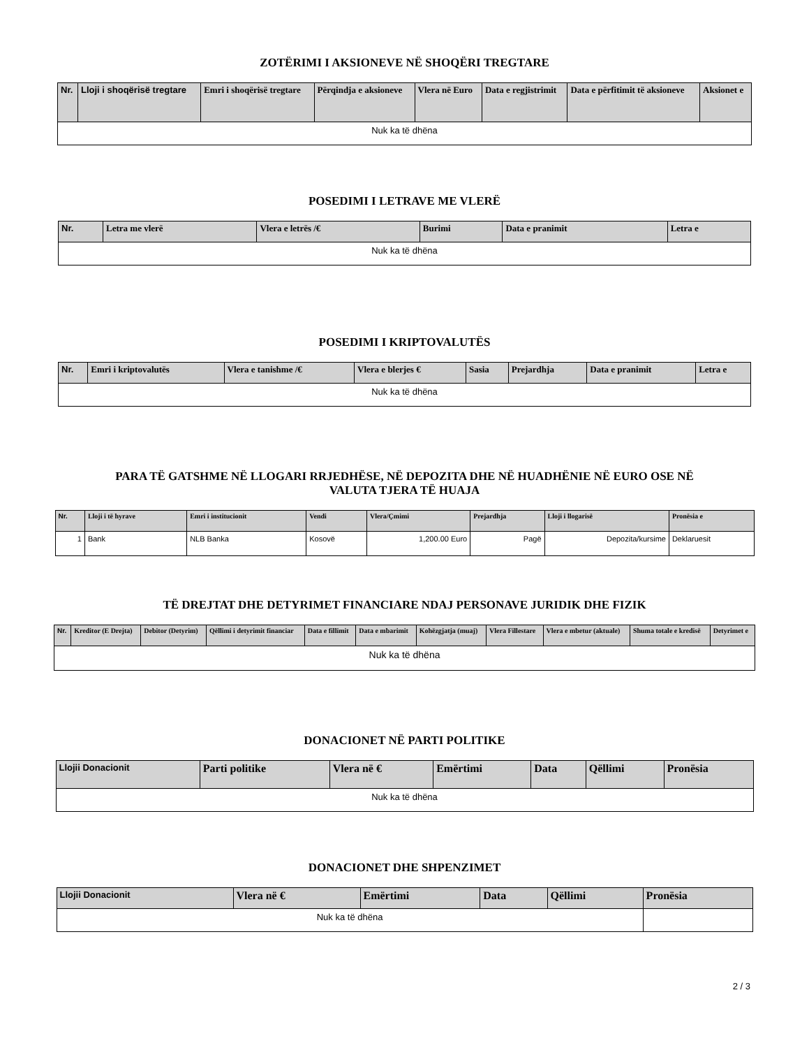ZOTËRIMI I AKSIONEVE NË SHOQËRI TREGTARE
| Nr. | Lloji i shoqërisë tregtare | Emri i shoqërisë tregtare | Përqindja e aksioneve | Vlera në Euro | Data e regjistrimit | Data e përfitimit të aksioneve | Aksionet e |
| --- | --- | --- | --- | --- | --- | --- | --- |
| Nuk ka të dhëna | | | | | | | |
POSEDIMI I LETRAVE ME VLERË
| Nr. | Letra me vlerë | Vlera e letrës /€ | Burimi | Data e pranimit | Letra e |
| --- | --- | --- | --- | --- | --- |
| Nuk ka të dhëna | | | | | |
POSEDIMI I KRIPTOVALUTËS
| Nr. | Emri i kriptovalutës | Vlera e tanishme /€ | Vlera e blerjes € | Sasia | Prejardhja | Data e pranimit | Letra e |
| --- | --- | --- | --- | --- | --- | --- | --- |
| Nuk ka të dhëna | | | | | | | |
PARA TË GATSHME NË LLOGARI RRJEDHËSE, NË DEPOZITA DHE NË HUADHËNIE NË EURO OSE NË
VALUTA TJERA TË HUAJA
| Nr. | Lloji i të hyrave | Emri i institucionit | Vendi | Vlera/Çmimi | Prejardhja | Lloji i llogarisë | Pronësia e |
| --- | --- | --- | --- | --- | --- | --- | --- |
| 1 | Bank | NLB Banka | Kosovë | 1,200.00 Euro | Pagë | Depozita/kursime | Deklaruesit |
TË DREJTAT DHE DETYRIMET FINANCIARE NDAJ PERSONAVE JURIDIK DHE FIZIK
| Nr. | Kreditor (E Drejta) | Debitor (Detyrim) | Qëllimi i detyrimit financiar | Data e fillimit | Data e mbarimit | Kohëzgjatja (muaj) | Vlera Fillestare | Vlera e mbetur (aktuale) | Shuma totale e kredisë | Detyrimet e |
| --- | --- | --- | --- | --- | --- | --- | --- | --- | --- | --- |
| Nuk ka të dhëna | | | | | | | | | | |
DONACIONET NË PARTI POLITIKE
| Llojii Donacionit | Parti politike | Vlera në € | Emërtimi | Data | Qëllimi | Pronësia |
| --- | --- | --- | --- | --- | --- | --- |
| Nuk ka të dhëna | | | | | | |
DONACIONET DHE SHPENZIMET
| Llojii Donacionit | Vlera në € | Emërtimi | Data | Qëllimi | Pronësia |
| --- | --- | --- | --- | --- | --- |
| Nuk ka të dhëna | | | | | |
2 / 3